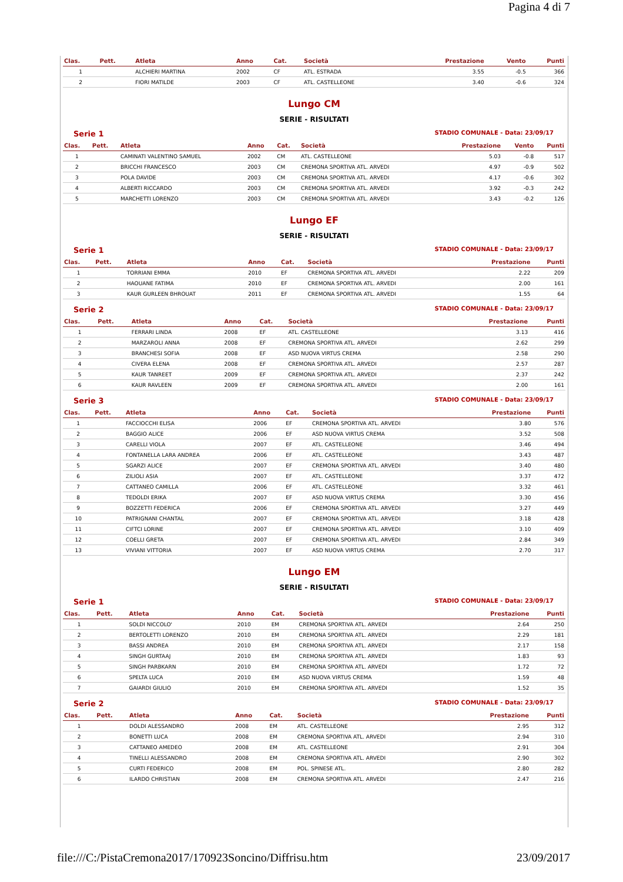Pagina 4 di 7
| Clas. | Pett. | Atleta | Anno | Cat. | Società | Prestazione | Vento | Punti |
| --- | --- | --- | --- | --- | --- | --- | --- | --- |
| 1 | | ALCHIERI MARTINA | 2002 | CF | ATL. ESTRADA | 3.55 | -0.5 | 366 |
| 2 | | FIORI MATILDE | 2003 | CF | ATL. CASTELLEONE | 3.40 | -0.6 | 324 |
Lungo CM
SERIE - RISULTATI
Serie 1 STADIO COMUNALE - Data: 23/09/17
| Clas. | Pett. | Atleta | Anno | Cat. | Società | Prestazione | Vento | Punti |
| --- | --- | --- | --- | --- | --- | --- | --- | --- |
| 1 | | CAMINATI VALENTINO SAMUEL | 2002 | CM | ATL. CASTELLEONE | 5.03 | -0.8 | 517 |
| 2 | | BRICCHI FRANCESCO | 2003 | CM | CREMONA SPORTIVA ATL. ARVEDI | 4.97 | -0.9 | 502 |
| 3 | | POLA DAVIDE | 2003 | CM | CREMONA SPORTIVA ATL. ARVEDI | 4.17 | -0.6 | 302 |
| 4 | | ALBERTI RICCARDO | 2003 | CM | CREMONA SPORTIVA ATL. ARVEDI | 3.92 | -0.3 | 242 |
| 5 | | MARCHETTI LORENZO | 2003 | CM | CREMONA SPORTIVA ATL. ARVEDI | 3.43 | -0.2 | 126 |
Lungo EF
SERIE - RISULTATI
Serie 1 STADIO COMUNALE - Data: 23/09/17
| Clas. | Pett. | Atleta | Anno | Cat. | Società | Prestazione | Punti |
| --- | --- | --- | --- | --- | --- | --- | --- |
| 1 | | TORRIANI EMMA | 2010 | EF | CREMONA SPORTIVA ATL. ARVEDI | 2.22 | 209 |
| 2 | | HAOUANE FATIMA | 2010 | EF | CREMONA SPORTIVA ATL. ARVEDI | 2.00 | 161 |
| 3 | | KAUR GURLEEN BHROUAT | 2011 | EF | CREMONA SPORTIVA ATL. ARVEDI | 1.55 | 64 |
Serie 2 STADIO COMUNALE - Data: 23/09/17
| Clas. | Pett. | Atleta | Anno | Cat. | Società | Prestazione | Punti |
| --- | --- | --- | --- | --- | --- | --- | --- |
| 1 | | FERRARI LINDA | 2008 | EF | ATL. CASTELLEONE | 3.13 | 416 |
| 2 | | MARZAROLI ANNA | 2008 | EF | CREMONA SPORTIVA ATL. ARVEDI | 2.62 | 299 |
| 3 | | BRANCHESI SOFIA | 2008 | EF | ASD NUOVA VIRTUS CREMA | 2.58 | 290 |
| 4 | | CIVERA ELENA | 2008 | EF | CREMONA SPORTIVA ATL. ARVEDI | 2.57 | 287 |
| 5 | | KAUR TANREET | 2009 | EF | CREMONA SPORTIVA ATL. ARVEDI | 2.37 | 242 |
| 6 | | KAUR RAVLEEN | 2009 | EF | CREMONA SPORTIVA ATL. ARVEDI | 2.00 | 161 |
Serie 3 STADIO COMUNALE - Data: 23/09/17
| Clas. | Pett. | Atleta | Anno | Cat. | Società | Prestazione | Punti |
| --- | --- | --- | --- | --- | --- | --- | --- |
| 1 | | FACCIOCCHI ELISA | 2006 | EF | CREMONA SPORTIVA ATL. ARVEDI | 3.80 | 576 |
| 2 | | BAGGIO ALICE | 2006 | EF | ASD NUOVA VIRTUS CREMA | 3.52 | 508 |
| 3 | | CARELLI VIOLA | 2007 | EF | ATL. CASTELLEONE | 3.46 | 494 |
| 4 | | FONTANELLA LARA ANDREA | 2006 | EF | ATL. CASTELLEONE | 3.43 | 487 |
| 5 | | SGARZI ALICE | 2007 | EF | CREMONA SPORTIVA ATL. ARVEDI | 3.40 | 480 |
| 6 | | ZILIOLI ASIA | 2007 | EF | ATL. CASTELLEONE | 3.37 | 472 |
| 7 | | CATTANEO CAMILLA | 2006 | EF | ATL. CASTELLEONE | 3.32 | 461 |
| 8 | | TEDOLDI ERIKA | 2007 | EF | ASD NUOVA VIRTUS CREMA | 3.30 | 456 |
| 9 | | BOZZETTI FEDERICA | 2006 | EF | CREMONA SPORTIVA ATL. ARVEDI | 3.27 | 449 |
| 10 | | PATRIGNANI CHANTAL | 2007 | EF | CREMONA SPORTIVA ATL. ARVEDI | 3.18 | 428 |
| 11 | | CIFTCI LORINE | 2007 | EF | CREMONA SPORTIVA ATL. ARVEDI | 3.10 | 409 |
| 12 | | COELLI GRETA | 2007 | EF | CREMONA SPORTIVA ATL. ARVEDI | 2.84 | 349 |
| 13 | | VIVIANI VITTORIA | 2007 | EF | ASD NUOVA VIRTUS CREMA | 2.70 | 317 |
Lungo EM
SERIE - RISULTATI
Serie 1 STADIO COMUNALE - Data: 23/09/17
| Clas. | Pett. | Atleta | Anno | Cat. | Società | Prestazione | Punti |
| --- | --- | --- | --- | --- | --- | --- | --- |
| 1 | | SOLDI NICCOLO' | 2010 | EM | CREMONA SPORTIVA ATL. ARVEDI | 2.64 | 250 |
| 2 | | BERTOLETTI LORENZO | 2010 | EM | CREMONA SPORTIVA ATL. ARVEDI | 2.29 | 181 |
| 3 | | BASSI ANDREA | 2010 | EM | CREMONA SPORTIVA ATL. ARVEDI | 2.17 | 158 |
| 4 | | SINGH GURTAAJ | 2010 | EM | CREMONA SPORTIVA ATL. ARVEDI | 1.83 | 93 |
| 5 | | SINGH PARBKARN | 2010 | EM | CREMONA SPORTIVA ATL. ARVEDI | 1.72 | 72 |
| 6 | | SPELTA LUCA | 2010 | EM | ASD NUOVA VIRTUS CREMA | 1.59 | 48 |
| 7 | | GAIARDI GIULIO | 2010 | EM | CREMONA SPORTIVA ATL. ARVEDI | 1.52 | 35 |
Serie 2 STADIO COMUNALE - Data: 23/09/17
| Clas. | Pett. | Atleta | Anno | Cat. | Società | Prestazione | Punti |
| --- | --- | --- | --- | --- | --- | --- | --- |
| 1 | | DOLDI ALESSANDRO | 2008 | EM | ATL. CASTELLEONE | 2.95 | 312 |
| 2 | | BONETTI LUCA | 2008 | EM | CREMONA SPORTIVA ATL. ARVEDI | 2.94 | 310 |
| 3 | | CATTANEO AMEDEO | 2008 | EM | ATL. CASTELLEONE | 2.91 | 304 |
| 4 | | TINELLI ALESSANDRO | 2008 | EM | CREMONA SPORTIVA ATL. ARVEDI | 2.90 | 302 |
| 5 | | CURTI FEDERICO | 2008 | EM | POL. SPINESE ATL. | 2.80 | 282 |
| 6 | | ILARDO CHRISTIAN | 2008 | EM | CREMONA SPORTIVA ATL. ARVEDI | 2.47 | 216 |
file:///C:/PistaCremona2017/170923Soncino/Diffrisu.htm 23/09/2017